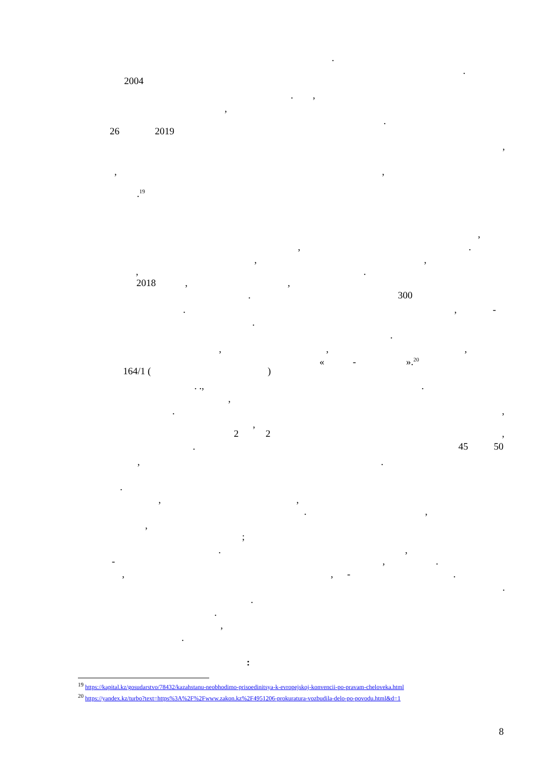.
.
2004
. ,
,
.
26 2019
,
, ,
.<sup>19</sup>
,
, .
, ,
, .
2018 , ,
. 300
. , -
.
.
, , ,
« - ».<sup>20</sup>
164/1 ( )
. ., .
,
. ,
,
2 2 ,
. 45 50
, .
.
, ,
. ,
,
;
. ,
- , .
, , - .
.
.
.
,
.
:
<sup>19</sup> https://kapital.kz/gosudarstvo/78432/kazahstanu-neobhodimo-prisoedinitsya-k-evropejskoj-konvencii-po-pravam-cheloveka.html
<sup>20</sup> https://yandex.kz/turbo?text=https%3A%2F%2Fwww.zakon.kz%2F4951206-prokuratura-vozbudila-delo-po-povodu.html&d=1
8